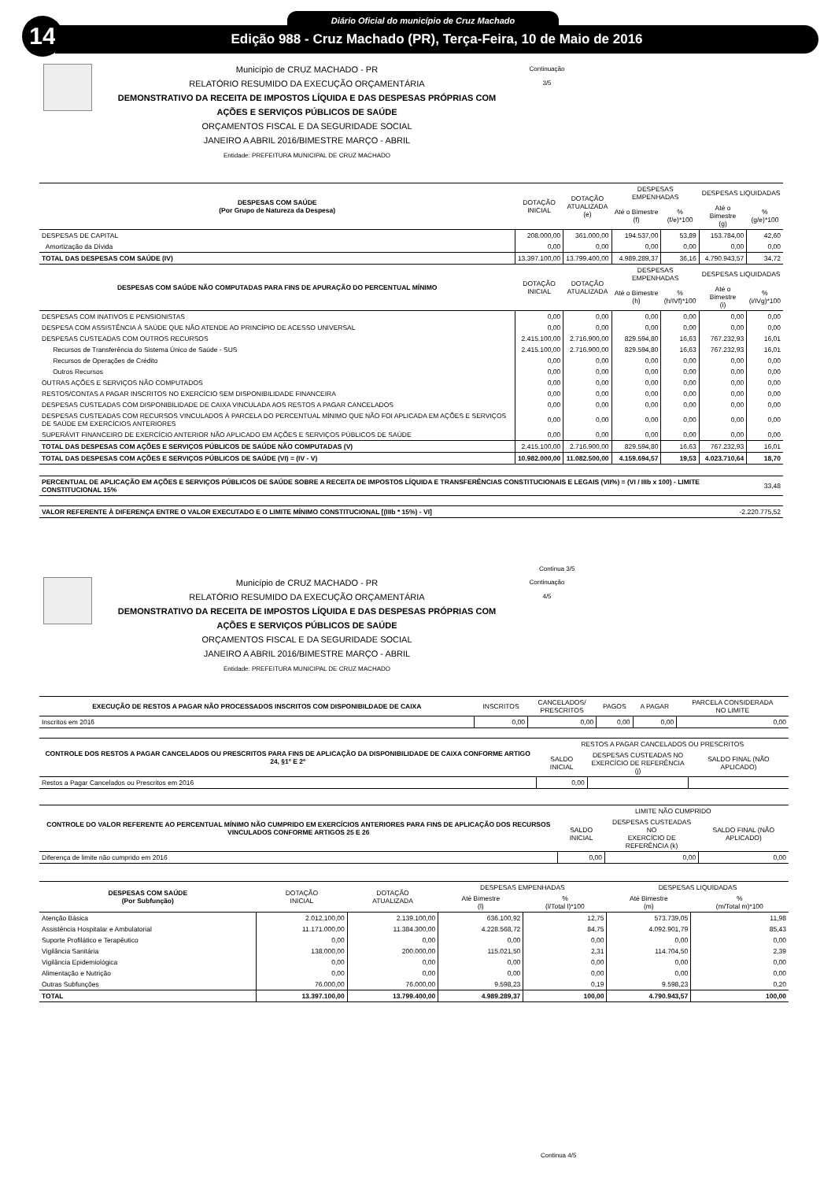14 Diário Oficial do município de Cruz Machado
Edição 988 - Cruz Machado (PR), Terça-Feira, 10 de Maio de 2016
Continuação 3/5
Município de CRUZ MACHADO - PR
RELATÓRIO RESUMIDO DA EXECUÇÃO ORÇAMENTÁRIA
DEMONSTRATIVO DA RECEITA DE IMPOSTOS LÍQUIDA E DAS DESPESAS PRÓPRIAS COM
AÇÕES E SERVIÇOS PÚBLICOS DE SAÚDE
ORÇAMENTOS FISCAL E DA SEGURIDADE SOCIAL
JANEIRO A ABRIL 2016/BIMESTRE MARÇO - ABRIL
Entidade: PREFEITURA MUNICIPAL DE CRUZ MACHADO
| DESPESAS COM SAÚDE (Por Grupo de Natureza da Despesa) | DOTAÇÃO INICIAL | DOTAÇÃO ATUALIZADA (e) | DESPESAS EMPENHADAS | | DESPESAS LIQUIDADAS | |
| --- | --- | --- | --- | --- | --- | --- |
| | | | Até o Bimestre (f) | % (f/e)*100 | Até o Bimestre (g) | % (g/e)*100 |
| DESPESAS DE CAPITAL | 208.000,00 | 361.000,00 | 194.537,00 | 53,89 | 153.784,00 | 42,60 |
| Amortização da Dívida | 0,00 | 0,00 | 0,00 | 0,00 | 0,00 | 0,00 |
| TOTAL DAS DESPESAS COM SAÚDE (IV) | 13.397.100,00 | 13.799.400,00 | 4.989.289,37 | 36,16 | 4.790.943,57 | 34,72 |
| DESPESAS COM SAÚDE NÃO COMPUTADAS PARA FINS DE APURAÇÃO DO PERCENTUAL MÍNIMO | DOTAÇÃO INICIAL | DOTAÇÃO ATUALIZADA | DESPESAS EMPENHADAS | | DESPESAS LIQUIDADAS | |
| | | | Até o Bimestre (h) | % (h/IVf)*100 | Até o Bimestre (i) | % (i/IVg)*100 |
| DESPESAS COM INATIVOS E PENSIONISTAS | 0,00 | 0,00 | 0,00 | 0,00 | 0,00 | 0,00 |
| DESPESA COM ASSISTÊNCIA À SAÚDE QUE NÃO ATENDE AO PRINCÍPIO DE ACESSO UNIVERSAL | 0,00 | 0,00 | 0,00 | 0,00 | 0,00 | 0,00 |
| DESPESAS CUSTEADAS COM OUTROS RECURSOS | 2.415.100,00 | 2.716.900,00 | 829.594,80 | 16,63 | 767.232,93 | 16,01 |
| Recursos de Transferência do Sistema Único de Saúde - SUS | 2.415.100,00 | 2.716.900,00 | 829.594,80 | 16,63 | 767.232,93 | 16,01 |
| Recursos de Operações de Crédito | 0,00 | 0,00 | 0,00 | 0,00 | 0,00 | 0,00 |
| Outros Recursos | 0,00 | 0,00 | 0,00 | 0,00 | 0,00 | 0,00 |
| OUTRAS AÇÕES E SERVIÇOS NÃO COMPUTADOS | 0,00 | 0,00 | 0,00 | 0,00 | 0,00 | 0,00 |
| RESTOS/CONTAS A PAGAR INSCRITOS NO EXERCÍCIO SEM DISPONIBILIDADE FINANCEIRA | 0,00 | 0,00 | 0,00 | 0,00 | 0,00 | 0,00 |
| DESPESAS CUSTEADAS COM DISPONIBILIDADE DE CAIXA VINCULADA AOS RESTOS A PAGAR CANCELADOS | 0,00 | 0,00 | 0,00 | 0,00 | 0,00 | 0,00 |
| DESPESAS CUSTEADAS COM RECURSOS VINCULADOS À PARCELA DO PERCENTUAL MÍNIMO QUE NÃO FOI APLICADA EM AÇÕES E SERVIÇOS DE SAÚDE EM EXERCÍCIOS ANTERIORES | 0,00 | 0,00 | 0,00 | 0,00 | 0,00 | 0,00 |
| SUPERÁVIT FINANCEIRO DE EXERCÍCIO ANTERIOR NÃO APLICADO EM AÇÕES E SERVIÇOS PÚBLICOS DE SAÚDE | 0,00 | 0,00 | 0,00 | 0,00 | 0,00 | 0,00 |
| TOTAL DAS DESPESAS COM AÇÕES E SERVIÇOS PÚBLICOS DE SAÚDE NÃO COMPUTADAS (V) | 2.415.100,00 | 2.716.900,00 | 829.594,80 | 16,63 | 767.232,93 | 16,01 |
| TOTAL DAS DESPESAS COM AÇÕES E SERVIÇOS PÚBLICOS DE SAÚDE (VI) = (IV - V) | 10.982.000,00 | 11.082.500,00 | 4.159.694,57 | 19,53 | 4.023.710,64 | 18,70 |
| PERCENTUAL DE APLICAÇÃO EM AÇÕES E SERVIÇOS PÚBLICOS DE SAÚDE SOBRE A RECEITA DE IMPOSTOS LÍQUIDA E TRANSFERÊNCIAS CONSTITUCIONAIS E LEGAIS (VII%) = (VI / IIIb x 100) - LIMITE CONSTITUCIONAL 15% | 33,48 |
| VALOR REFERENTE À DIFERENÇA ENTRE O VALOR EXECUTADO E O LIMITE MÍNIMO CONSTITUCIONAL [(IIIb * 15%) - VI] | -2.220.775,52 |
Continua 3/5
Continuação 4/5
Município de CRUZ MACHADO - PR
RELATÓRIO RESUMIDO DA EXECUÇÃO ORÇAMENTÁRIA
DEMONSTRATIVO DA RECEITA DE IMPOSTOS LÍQUIDA E DAS DESPESAS PRÓPRIAS COM
AÇÕES E SERVIÇOS PÚBLICOS DE SAÚDE
ORÇAMENTOS FISCAL E DA SEGURIDADE SOCIAL
JANEIRO A ABRIL 2016/BIMESTRE MARÇO - ABRIL
Entidade: PREFEITURA MUNICIPAL DE CRUZ MACHADO
| EXECUÇÃO DE RESTOS A PAGAR NÃO PROCESSADOS INSCRITOS COM DISPONIBILDADE DE CAIXA | INSCRITOS | CANCELADOS/ PRESCRITOS | PAGOS | A PAGAR | PARCELA CONSIDERADA NO LIMITE |
| --- | --- | --- | --- | --- | --- |
| Inscritos em 2016 | 0,00 | 0,00 | 0,00 | 0,00 | 0,00 |
| CONTROLE DOS RESTOS A PAGAR CANCELADOS OU PRESCRITOS PARA FINS DE APLICAÇÃO DA DISPONIBILIDADE DE CAIXA CONFORME ARTIGO 24, §1º E 2º | RESTOS A PAGAR CANCELADOS OU PRESCRITOS | | |
| --- | --- | --- | --- |
| | SALDO INICIAL | DESPESAS CUSTEADAS NO EXERCÍCIO DE REFERÊNCIA (j) | SALDO FINAL (NÃO APLICADO) |
| Restos a Pagar Cancelados ou Prescritos em 2016 | 0,00 | | |
| CONTROLE DO VALOR REFERENTE AO PERCENTUAL MÍNIMO NÃO CUMPRIDO EM EXERCÍCIOS ANTERIORES PARA FINS DE APLICAÇÃO DOS RECURSOS VINCULADOS CONFORME ARTIGOS 25 E 26 | LIMITE NÃO CUMPRIDO | | |
| --- | --- | --- | --- |
| | SALDO INICIAL | DESPESAS CUSTEADAS NO EXERCÍCIO DE REFERÊNCIA (k) | SALDO FINAL (NÃO APLICADO) |
| Diferença de limite não cumprido em 2016 | 0,00 | 0,00 | 0,00 |
| DESPESAS COM SAÚDE (Por Subfunção) | DOTAÇÃO INICIAL | DOTAÇÃO ATUALIZADA | DESPESAS EMPENHADAS | | DESPESAS LIQUIDADAS | |
| --- | --- | --- | --- | --- | --- | --- |
| | | | Até Bimestre (l) | % (l/Total l)*100 | Até Bimestre (m) | % (m/Total m)*100 |
| Atenção Básica | 2.012.100,00 | 2.139.100,00 | 636.100,92 | 12,75 | 573.739,05 | 11,98 |
| Assistência Hospitalar e Ambulatorial | 11.171.000,00 | 11.384.300,00 | 4.228.568,72 | 84,75 | 4.092.901,79 | 85,43 |
| Suporte Profilático e Terapêutico | 0,00 | 0,00 | 0,00 | 0,00 | 0,00 | 0,00 |
| Vigilância Sanitária | 138.000,00 | 200.000,00 | 115.021,50 | 2,31 | 114.704,50 | 2,39 |
| Vigilância Epidemiológica | 0,00 | 0,00 | 0,00 | 0,00 | 0,00 | 0,00 |
| Alimentação e Nutrição | 0,00 | 0,00 | 0,00 | 0,00 | 0,00 | 0,00 |
| Outras Subfunções | 76.000,00 | 76.000,00 | 9.598,23 | 0,19 | 9.598,23 | 0,20 |
| TOTAL | 13.397.100,00 | 13.799.400,00 | 4.989.289,37 | 100,00 | 4.790.943,57 | 100,00 |
Continua 4/5